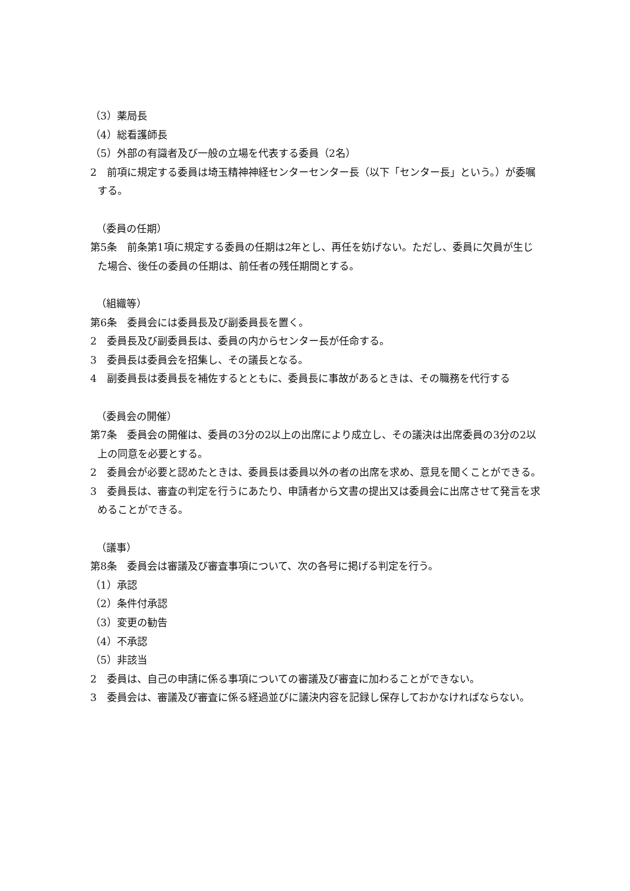（3）薬局長
（4）総看護師長
（5）外部の有識者及び一般の立場を代表する委員（2名）
2　前項に規定する委員は埼玉精神神経センターセンター長（以下「センター長」という。）が委嘱する。
（委員の任期）
第5条　前条第1項に規定する委員の任期は2年とし、再任を妨げない。ただし、委員に欠員が生じた場合、後任の委員の任期は、前任者の残任期間とする。
（組織等）
第6条　委員会には委員長及び副委員長を置く。
2　委員長及び副委員長は、委員の内からセンター長が任命する。
3　委員長は委員会を招集し、その議長となる。
4　副委員長は委員長を補佐するとともに、委員長に事故があるときは、その職務を代行する
（委員会の開催）
第7条　委員会の開催は、委員の3分の2以上の出席により成立し、その議決は出席委員の3分の2以上の同意を必要とする。
2　委員会が必要と認めたときは、委員長は委員以外の者の出席を求め、意見を聞くことができる。
3　委員長は、審査の判定を行うにあたり、申請者から文書の提出又は委員会に出席させて発言を求めることができる。
（議事）
第8条　委員会は審議及び審査事項について、次の各号に掲げる判定を行う。
（1）承認
（2）条件付承認
（3）変更の勧告
（4）不承認
（5）非該当
2　委員は、自己の申請に係る事項についての審議及び審査に加わることができない。
3　委員会は、審議及び審査に係る経過並びに議決内容を記録し保存しておかなければならない。